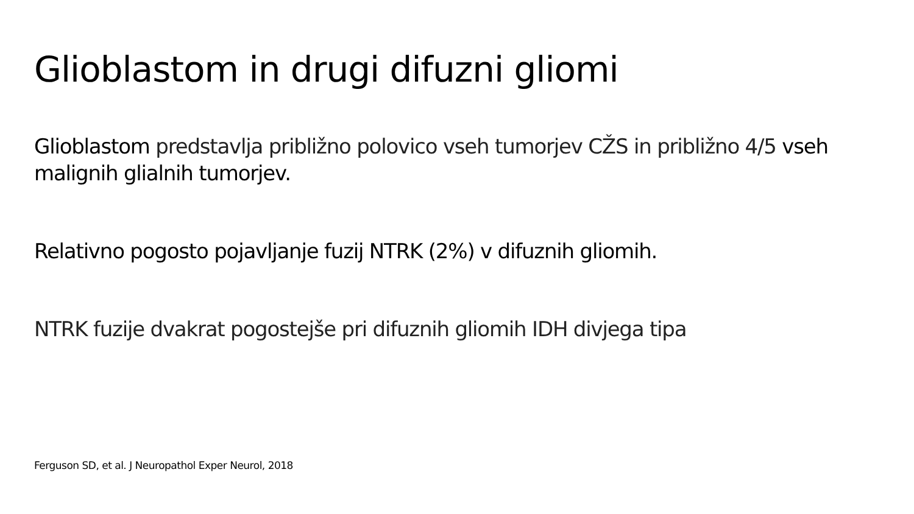Glioblastom in drugi difuzni gliomi
Glioblastom predstavlja približno polovico vseh tumorjev CŽS in približno 4/5 vseh malignih glialnih tumorjev.
Relativno pogosto pojavljanje fuzij NTRK (2%) v difuznih gliomih.
NTRK fuzije dvakrat pogostejše pri difuznih gliomih IDH divjega tipa
Ferguson SD, et al. J Neuropathol Exper Neurol, 2018